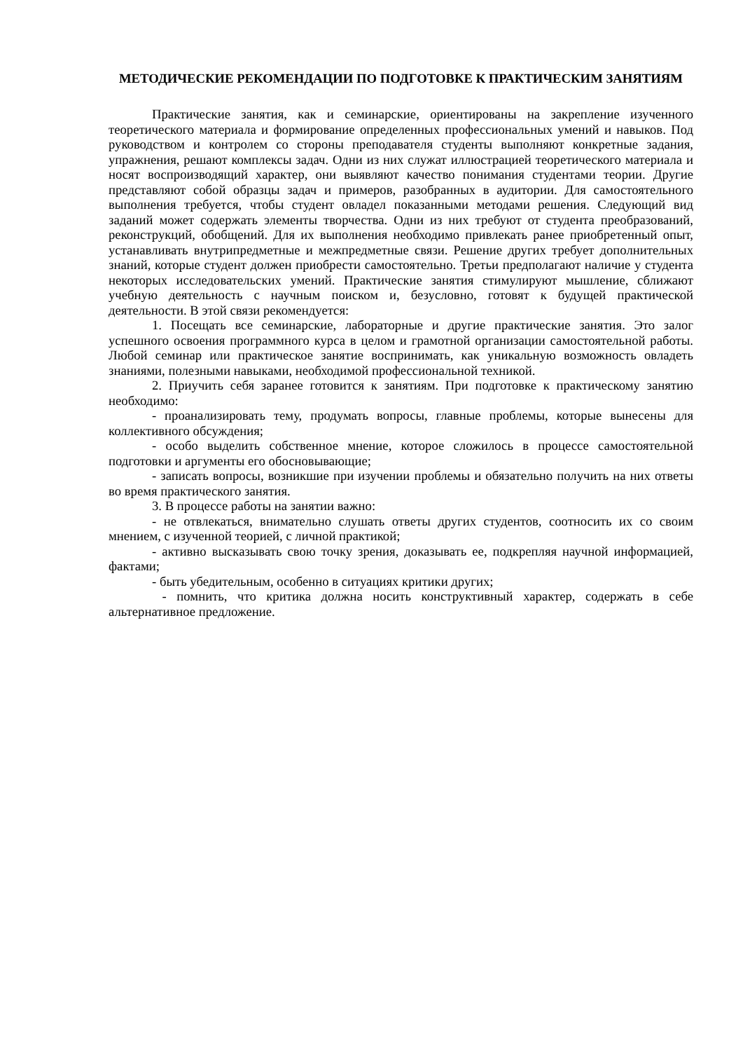МЕТОДИЧЕСКИЕ РЕКОМЕНДАЦИИ ПО ПОДГОТОВКЕ К ПРАКТИЧЕСКИМ ЗАНЯТИЯМ
Практические занятия, как и семинарские, ориентированы на закрепление изученного теоретического материала и формирование определенных профессиональных умений и навыков. Под руководством и контролем со стороны преподавателя студенты выполняют конкретные задания, упражнения, решают комплексы задач. Одни из них служат иллюстрацией теоретического материала и носят воспроизводящий характер, они выявляют качество понимания студентами теории. Другие представляют собой образцы задач и примеров, разобранных в аудитории. Для самостоятельного выполнения требуется, чтобы студент овладел показанными методами решения. Следующий вид заданий может содержать элементы творчества. Одни из них требуют от студента преобразований, реконструкций, обобщений. Для их выполнения необходимо привлекать ранее приобретенный опыт, устанавливать внутрипредметные и межпредметные связи. Решение других требует дополнительных знаний, которые студент должен приобрести самостоятельно. Третьи предполагают наличие у студента некоторых исследовательских умений. Практические занятия стимулируют мышление, сближают учебную деятельность с научным поиском и, безусловно, готовят к будущей практической деятельности. В этой связи рекомендуется:
1. Посещать все семинарские, лабораторные и другие практические занятия. Это залог успешного освоения программного курса в целом и грамотной организации самостоятельной работы. Любой семинар или практическое занятие воспринимать, как уникальную возможность овладеть знаниями, полезными навыками, необходимой профессиональной техникой.
2. Приучить себя заранее готовится к занятиям. При подготовке к практическому занятию необходимо:
- проанализировать тему, продумать вопросы, главные проблемы, которые вынесены для коллективного обсуждения;
- особо выделить собственное мнение, которое сложилось в процессе самостоятельной подготовки и аргументы его обосновывающие;
- записать вопросы, возникшие при изучении проблемы и обязательно получить на них ответы во время практического занятия.
3. В процессе работы на занятии важно:
- не отвлекаться, внимательно слушать ответы других студентов, соотносить их со своим мнением, с изученной теорией, с личной практикой;
- активно высказывать свою точку зрения, доказывать ее, подкрепляя научной информацией, фактами;
- быть убедительным, особенно в ситуациях критики других;
- помнить, что критика должна носить конструктивный характер, содержать в себе альтернативное предложение.